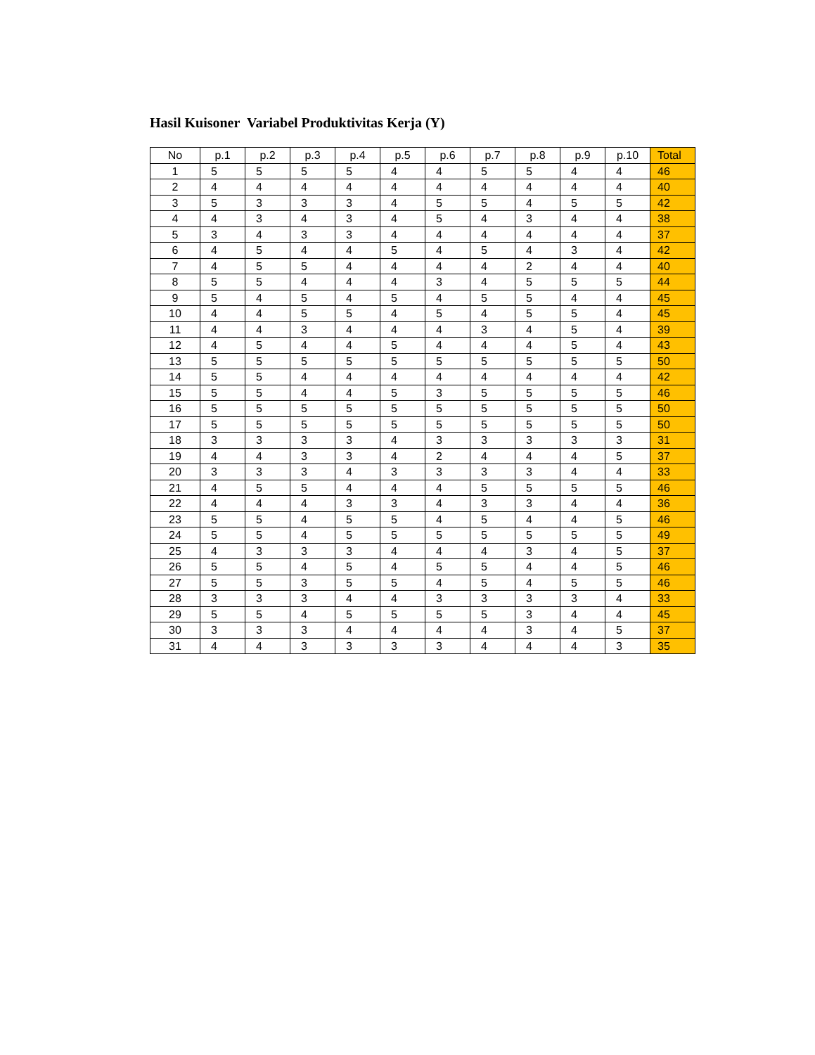Hasil Kuisoner Variabel Produktivitas Kerja (Y)
| No | p.1 | p.2 | p.3 | p.4 | p.5 | p.6 | p.7 | p.8 | p.9 | p.10 | Total |
| --- | --- | --- | --- | --- | --- | --- | --- | --- | --- | --- | --- |
| 1 | 5 | 5 | 5 | 5 | 4 | 4 | 5 | 5 | 4 | 4 | 46 |
| 2 | 4 | 4 | 4 | 4 | 4 | 4 | 4 | 4 | 4 | 4 | 40 |
| 3 | 5 | 3 | 3 | 3 | 4 | 5 | 5 | 4 | 5 | 5 | 42 |
| 4 | 4 | 3 | 4 | 3 | 4 | 5 | 4 | 3 | 4 | 4 | 38 |
| 5 | 3 | 4 | 3 | 3 | 4 | 4 | 4 | 4 | 4 | 4 | 37 |
| 6 | 4 | 5 | 4 | 4 | 5 | 4 | 5 | 4 | 3 | 4 | 42 |
| 7 | 4 | 5 | 5 | 4 | 4 | 4 | 4 | 2 | 4 | 4 | 40 |
| 8 | 5 | 5 | 4 | 4 | 4 | 3 | 4 | 5 | 5 | 5 | 44 |
| 9 | 5 | 4 | 5 | 4 | 5 | 4 | 5 | 5 | 4 | 4 | 45 |
| 10 | 4 | 4 | 5 | 5 | 4 | 5 | 4 | 5 | 5 | 4 | 45 |
| 11 | 4 | 4 | 3 | 4 | 4 | 4 | 3 | 4 | 5 | 4 | 39 |
| 12 | 4 | 5 | 4 | 4 | 5 | 4 | 4 | 4 | 5 | 4 | 43 |
| 13 | 5 | 5 | 5 | 5 | 5 | 5 | 5 | 5 | 5 | 5 | 50 |
| 14 | 5 | 5 | 4 | 4 | 4 | 4 | 4 | 4 | 4 | 4 | 42 |
| 15 | 5 | 5 | 4 | 4 | 5 | 3 | 5 | 5 | 5 | 5 | 46 |
| 16 | 5 | 5 | 5 | 5 | 5 | 5 | 5 | 5 | 5 | 5 | 50 |
| 17 | 5 | 5 | 5 | 5 | 5 | 5 | 5 | 5 | 5 | 5 | 50 |
| 18 | 3 | 3 | 3 | 3 | 4 | 3 | 3 | 3 | 3 | 3 | 31 |
| 19 | 4 | 4 | 3 | 3 | 4 | 2 | 4 | 4 | 4 | 5 | 37 |
| 20 | 3 | 3 | 3 | 4 | 3 | 3 | 3 | 3 | 4 | 4 | 33 |
| 21 | 4 | 5 | 5 | 4 | 4 | 4 | 5 | 5 | 5 | 5 | 46 |
| 22 | 4 | 4 | 4 | 3 | 3 | 4 | 3 | 3 | 4 | 4 | 36 |
| 23 | 5 | 5 | 4 | 5 | 5 | 4 | 5 | 4 | 4 | 5 | 46 |
| 24 | 5 | 5 | 4 | 5 | 5 | 5 | 5 | 5 | 5 | 5 | 49 |
| 25 | 4 | 3 | 3 | 3 | 4 | 4 | 4 | 3 | 4 | 5 | 37 |
| 26 | 5 | 5 | 4 | 5 | 4 | 5 | 5 | 4 | 4 | 5 | 46 |
| 27 | 5 | 5 | 3 | 5 | 5 | 4 | 5 | 4 | 5 | 5 | 46 |
| 28 | 3 | 3 | 3 | 4 | 4 | 3 | 3 | 3 | 3 | 4 | 33 |
| 29 | 5 | 5 | 4 | 5 | 5 | 5 | 5 | 3 | 4 | 4 | 45 |
| 30 | 3 | 3 | 3 | 4 | 4 | 4 | 4 | 3 | 4 | 5 | 37 |
| 31 | 4 | 4 | 3 | 3 | 3 | 3 | 4 | 4 | 4 | 3 | 35 |